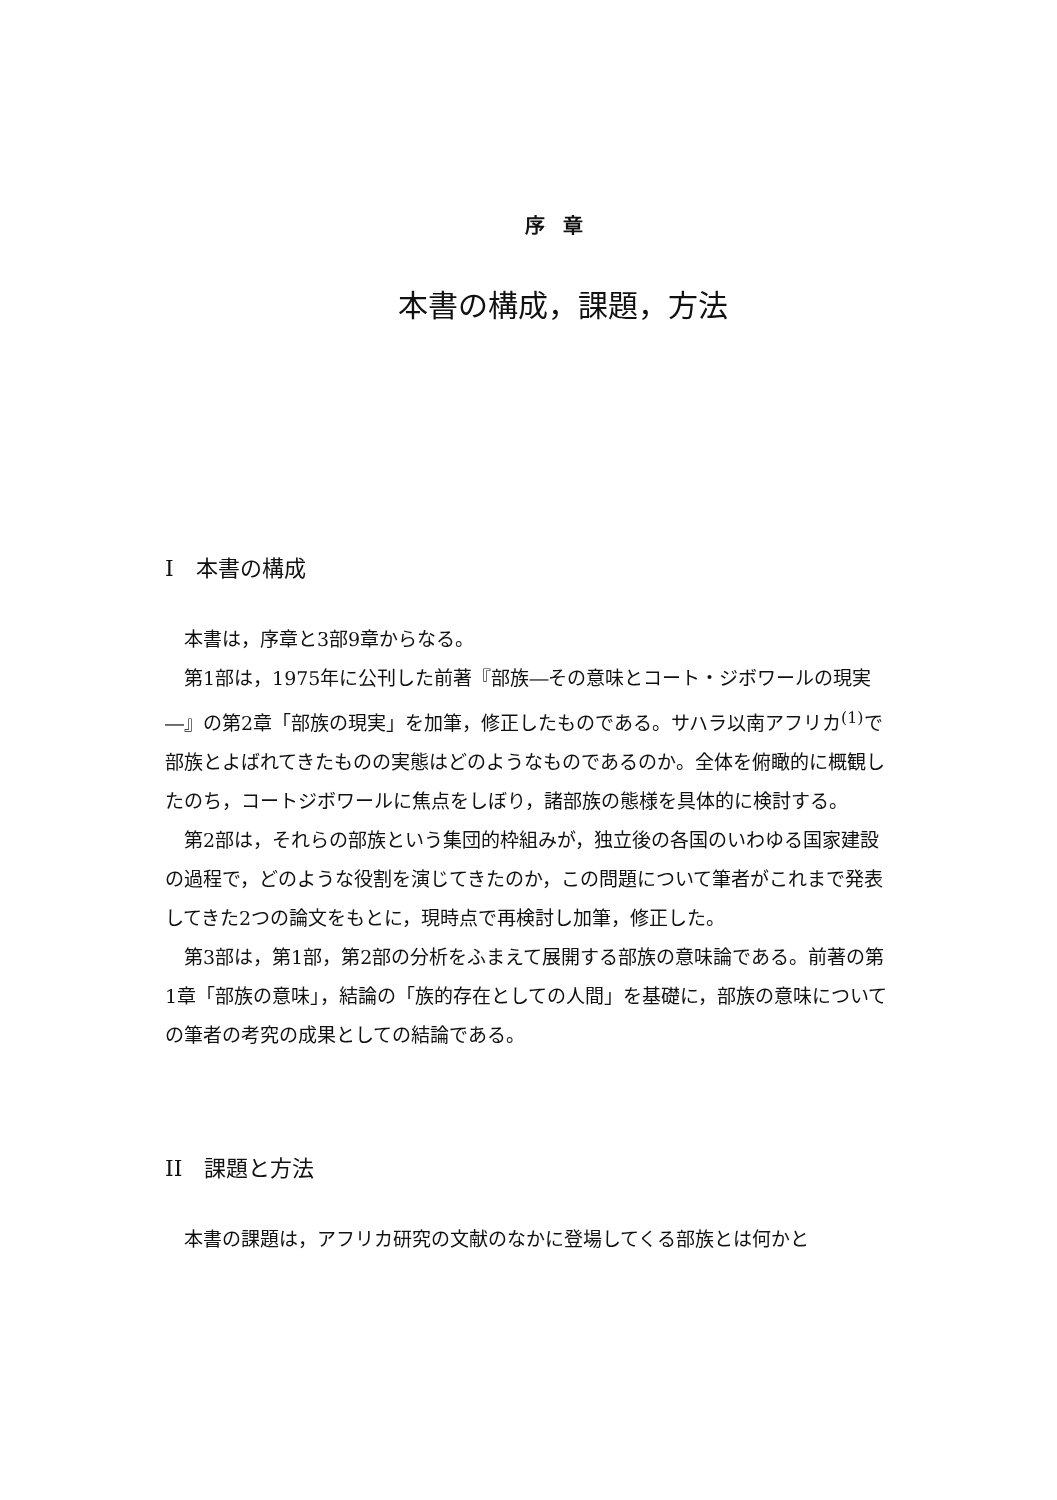序章
本書の構成，課題，方法
I　本書の構成
本書は，序章と3部9章からなる。
第1部は，1975年に公刊した前著『部族―その意味とコート・ジボワールの現実―』の第2章「部族の現実」を加筆，修正したものである。サハラ以南アフリカ<sup>(1)</sup>で部族とよばれてきたものの実態はどのようなものであるのか。全体を俯瞰的に概観したのち，コートジボワールに焦点をしぼり，諸部族の態様を具体的に検討する。
第2部は，それらの部族という集団的枠組みが，独立後の各国のいわゆる国家建設の過程で，どのような役割を演じてきたのか，この問題について筆者がこれまで発表してきた2つの論文をもとに，現時点で再検討し加筆，修正した。
第3部は，第1部，第2部の分析をふまえて展開する部族の意味論である。前著の第1章「部族の意味」，結論の「族的存在としての人間」を基礎に，部族の意味についての筆者の考究の成果としての結論である。
II　課題と方法
本書の課題は，アフリカ研究の文献のなかに登場してくる部族とは何かと